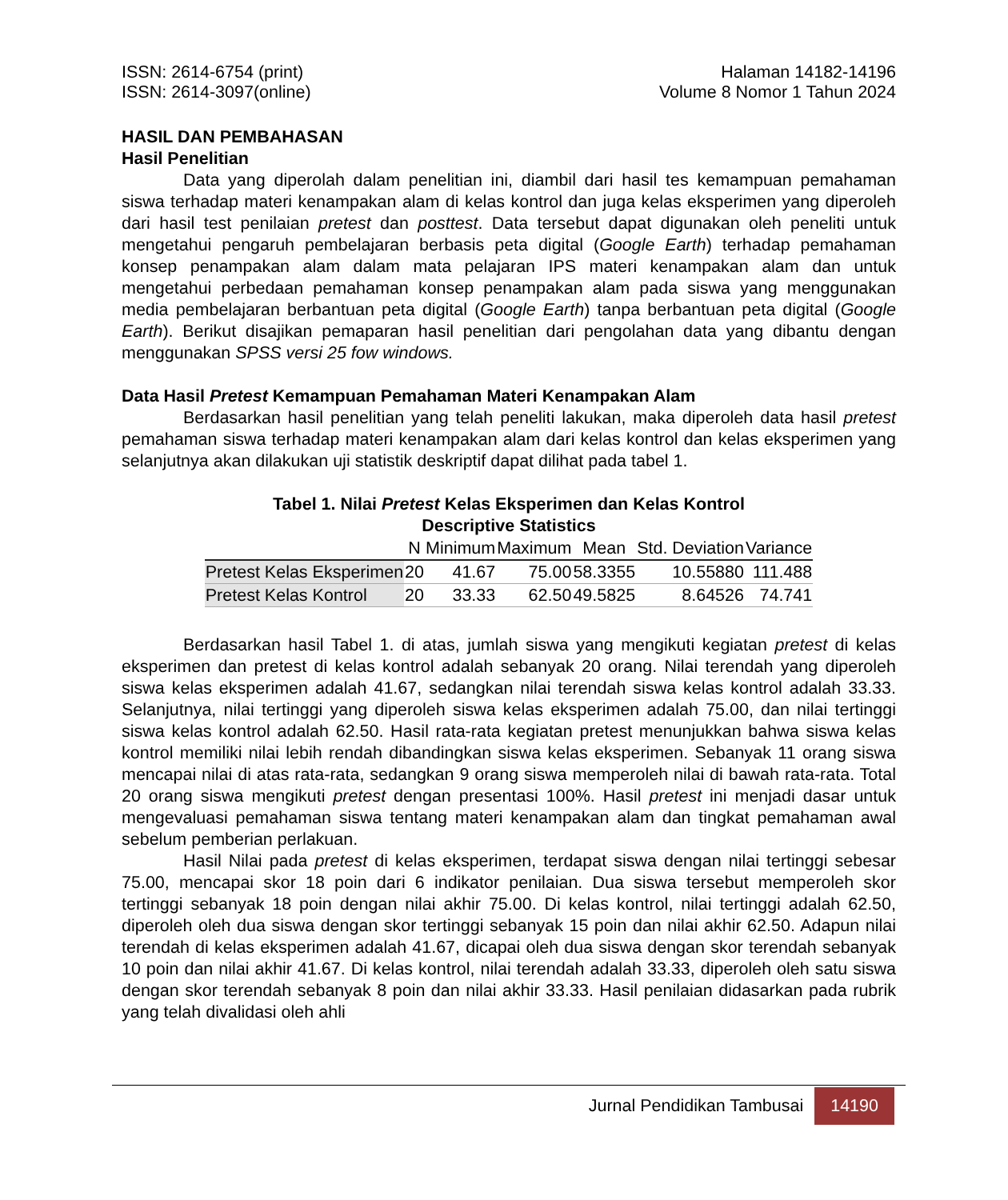ISSN: 2614-6754 (print)
ISSN: 2614-3097(online)
Halaman 14182-14196
Volume 8 Nomor 1 Tahun 2024
HASIL DAN PEMBAHASAN
Hasil Penelitian
Data yang diperolah dalam penelitian ini, diambil dari hasil tes kemampuan pemahaman siswa terhadap materi kenampakan alam di kelas kontrol dan juga kelas eksperimen yang diperoleh dari hasil test penilaian pretest dan posttest. Data tersebut dapat digunakan oleh peneliti untuk mengetahui pengaruh pembelajaran berbasis peta digital (Google Earth) terhadap pemahaman konsep penampakan alam dalam mata pelajaran IPS materi kenampakan alam dan untuk mengetahui perbedaan pemahaman konsep penampakan alam pada siswa yang menggunakan media pembelajaran berbantuan peta digital (Google Earth) tanpa berbantuan peta digital (Google Earth). Berikut disajikan pemaparan hasil penelitian dari pengolahan data yang dibantu dengan menggunakan SPSS versi 25 fow windows.
Data Hasil Pretest Kemampuan Pemahaman Materi Kenampakan Alam
Berdasarkan hasil penelitian yang telah peneliti lakukan, maka diperoleh data hasil pretest pemahaman siswa terhadap materi kenampakan alam dari kelas kontrol dan kelas eksperimen yang selanjutnya akan dilakukan uji statistik deskriptif dapat dilihat pada tabel 1.
Tabel 1. Nilai Pretest Kelas Eksperimen dan Kelas Kontrol
Descriptive Statistics
| | N | Minimum | Maximum | Mean | Std. Deviation | Variance |
| --- | --- | --- | --- | --- | --- | --- |
| Pretest Kelas Eksperimen | 20 | 41.67 | 75.00 | 58.3355 | 10.55880 | 111.488 |
| Pretest Kelas Kontrol | 20 | 33.33 | 62.50 | 49.5825 | 8.64526 | 74.741 |
Berdasarkan hasil Tabel 1. di atas, jumlah siswa yang mengikuti kegiatan pretest di kelas eksperimen dan pretest di kelas kontrol adalah sebanyak 20 orang. Nilai terendah yang diperoleh siswa kelas eksperimen adalah 41.67, sedangkan nilai terendah siswa kelas kontrol adalah 33.33. Selanjutnya, nilai tertinggi yang diperoleh siswa kelas eksperimen adalah 75.00, dan nilai tertinggi siswa kelas kontrol adalah 62.50. Hasil rata-rata kegiatan pretest menunjukkan bahwa siswa kelas kontrol memiliki nilai lebih rendah dibandingkan siswa kelas eksperimen. Sebanyak 11 orang siswa mencapai nilai di atas rata-rata, sedangkan 9 orang siswa memperoleh nilai di bawah rata-rata. Total 20 orang siswa mengikuti pretest dengan presentasi 100%. Hasil pretest ini menjadi dasar untuk mengevaluasi pemahaman siswa tentang materi kenampakan alam dan tingkat pemahaman awal sebelum pemberian perlakuan.
Hasil Nilai pada pretest di kelas eksperimen, terdapat siswa dengan nilai tertinggi sebesar 75.00, mencapai skor 18 poin dari 6 indikator penilaian. Dua siswa tersebut memperoleh skor tertinggi sebanyak 18 poin dengan nilai akhir 75.00. Di kelas kontrol, nilai tertinggi adalah 62.50, diperoleh oleh dua siswa dengan skor tertinggi sebanyak 15 poin dan nilai akhir 62.50. Adapun nilai terendah di kelas eksperimen adalah 41.67, dicapai oleh dua siswa dengan skor terendah sebanyak 10 poin dan nilai akhir 41.67. Di kelas kontrol, nilai terendah adalah 33.33, diperoleh oleh satu siswa dengan skor terendah sebanyak 8 poin dan nilai akhir 33.33. Hasil penilaian didasarkan pada rubrik yang telah divalidasi oleh ahli
Jurnal Pendidikan Tambusai 14190